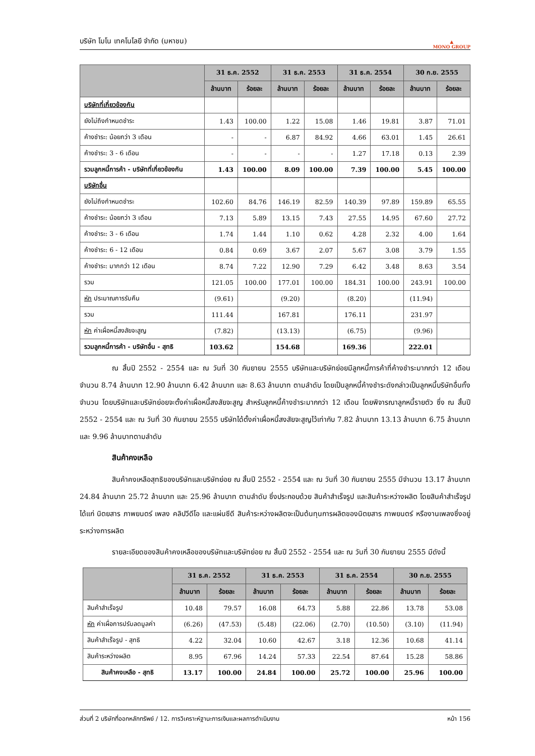บริษัท โมโน เทคโนโลยี จำกัด (มหาชน)
▲
MONO GROUP
| | 31 ธ.ค. 2552 | | 31 ธ.ค. 2553 | | 31 ธ.ค. 2554 | | 30 ก.ย. 2555 | |
| --- | --- | --- | --- | --- | --- | --- | --- | --- |
| | ล้านบาท | ร้อยละ | ล้านบาท | ร้อยละ | ล้านบาท | ร้อยละ | ล้านบาท | ร้อยละ |
| บริษัทที่เกี่ยวข้องกัน | | | | | | | | |
| ยังไม่ถึงกำหนดชำระ | 1.43 | 100.00 | 1.22 | 15.08 | 1.46 | 19.81 | 3.87 | 71.01 |
| ค้างชำระ: น้อยกว่า 3 เดือน | - | - | 6.87 | 84.92 | 4.66 | 63.01 | 1.45 | 26.61 |
| ค้างชำระ: 3 - 6 เดือน | - | - | - | - | 1.27 | 17.18 | 0.13 | 2.39 |
| รวมลูกหนี้การค้า - บริษัทที่เกี่ยวข้องกัน | 1.43 | 100.00 | 8.09 | 100.00 | 7.39 | 100.00 | 5.45 | 100.00 |
| บริษัทอื่น | | | | | | | | |
| ยังไม่ถึงกำหนดชำระ | 102.60 | 84.76 | 146.19 | 82.59 | 140.39 | 97.89 | 159.89 | 65.55 |
| ค้างชำระ: น้อยกว่า 3 เดือน | 7.13 | 5.89 | 13.15 | 7.43 | 27.55 | 14.95 | 67.60 | 27.72 |
| ค้างชำระ: 3 - 6 เดือน | 1.74 | 1.44 | 1.10 | 0.62 | 4.28 | 2.32 | 4.00 | 1.64 |
| ค้างชำระ: 6 - 12 เดือน | 0.84 | 0.69 | 3.67 | 2.07 | 5.67 | 3.08 | 3.79 | 1.55 |
| ค้างชำระ: มากกว่า 12 เดือน | 8.74 | 7.22 | 12.90 | 7.29 | 6.42 | 3.48 | 8.63 | 3.54 |
| รวม | 121.05 | 100.00 | 177.01 | 100.00 | 184.31 | 100.00 | 243.91 | 100.00 |
| หัก ประมาณการรับคืน | (9.61) | | (9.20) | | (8.20) | | (11.94) | |
| รวม | 111.44 | | 167.81 | | 176.11 | | 231.97 | |
| หัก ค่าเผื่อหนี้สงสัยจะสูญ | (7.82) | | (13.13) | | (6.75) | | (9.96) | |
| รวมลูกหนี้การค้า - บริษัทอื่น - สุทธิ | 103.62 | | 154.68 | | 169.36 | | 222.01 | |
ณ สิ้นปี 2552 - 2554 และ ณ วันที่ 30 กันยายน 2555 บริษัทและบริษัทย่อยมีลูกหนี้การค้าที่ค้างชำระมากกว่า 12 เดือน จำนวน 8.74 ล้านบาท 12.90 ล้านบาท 6.42 ล้านบาท และ 8.63 ล้านบาท ตามลำดับ โดยเป็นลูกหนี้ค้างชำระดังกล่าวเป็นลูกหนี้บริษัทอื่นทั้งจำนวน โดยบริษัทและบริษัทย่อยจะตั้งค่าเผื่อหนี้สงสัยจะสูญ สำหรับลูกหนี้ค้างชำระมากกว่า 12 เดือน โดยพิจารณาลูกหนี้รายตัว ซึ่ง ณ สิ้นปี 2552 - 2554 และ ณ วันที่ 30 กันยายน 2555 บริษัทได้ตั้งค่าเผื่อหนี้สงสัยจะสูญไว้เท่ากับ 7.82 ล้านบาท 13.13 ล้านบาท 6.75 ล้านบาท และ 9.96 ล้านบาทตามลำดับ
สินค้าคงเหลือ
สินค้าคงเหลือสุทธิของบริษัทและบริษัทย่อย ณ สิ้นปี 2552 - 2554 และ ณ วันที่ 30 กันยายน 2555 มีจำนวน 13.17 ล้านบาท 24.84 ล้านบาท 25.72 ล้านบาท และ 25.96 ล้านบาท ตามลำดับ ซึ่งประกอบด้วย สินค้าสำเร็จรูป และสินค้าระหว่างผลิต โดยสินค้าสำเร็จรูป ได้แก่ นิตยสาร ภาพยนตร์ เพลง คลิปวีดีโอ และแผ่นซีดี สินค้าระหว่างผลิตจะเป็นต้นทุนการผลิตของนิตยสาร ภาพยนตร์ หรืองานเพลงซึ่งอยู่ระหว่างการผลิต
รายละเอียดของสินค้าคงเหลือของบริษัทและบริษัทย่อย ณ สิ้นปี 2552 - 2554 และ ณ วันที่ 30 กันยายน 2555 มีดังนี้
| | 31 ธ.ค. 2552 | | 31 ธ.ค. 2553 | | 31 ธ.ค. 2554 | | 30 ก.ย. 2555 | |
| --- | --- | --- | --- | --- | --- | --- | --- | --- |
| | ล้านบาท | ร้อยละ | ล้านบาท | ร้อยละ | ล้านบาท | ร้อยละ | ล้านบาท | ร้อยละ |
| สินค้าสำเร็จรูป | 10.48 | 79.57 | 16.08 | 64.73 | 5.88 | 22.86 | 13.78 | 53.08 |
| หัก ค่าเผื่อการปรับลดมูลค่า | (6.26) | (47.53) | (5.48) | (22.06) | (2.70) | (10.50) | (3.10) | (11.94) |
| สินค้าสำเร็จรูป - สุทธิ | 4.22 | 32.04 | 10.60 | 42.67 | 3.18 | 12.36 | 10.68 | 41.14 |
| สินค้าระหว่างผลิต | 8.95 | 67.96 | 14.24 | 57.33 | 22.54 | 87.64 | 15.28 | 58.86 |
| สินค้าคงเหลือ - สุทธิ | 13.17 | 100.00 | 24.84 | 100.00 | 25.72 | 100.00 | 25.96 | 100.00 |
ส่วนที่ 2 บริษัทที่ออกหลักทรัพย์ / 12. การวิเคราะห์ฐานะการเงินและผลการดำเนินงาน หน้า 156